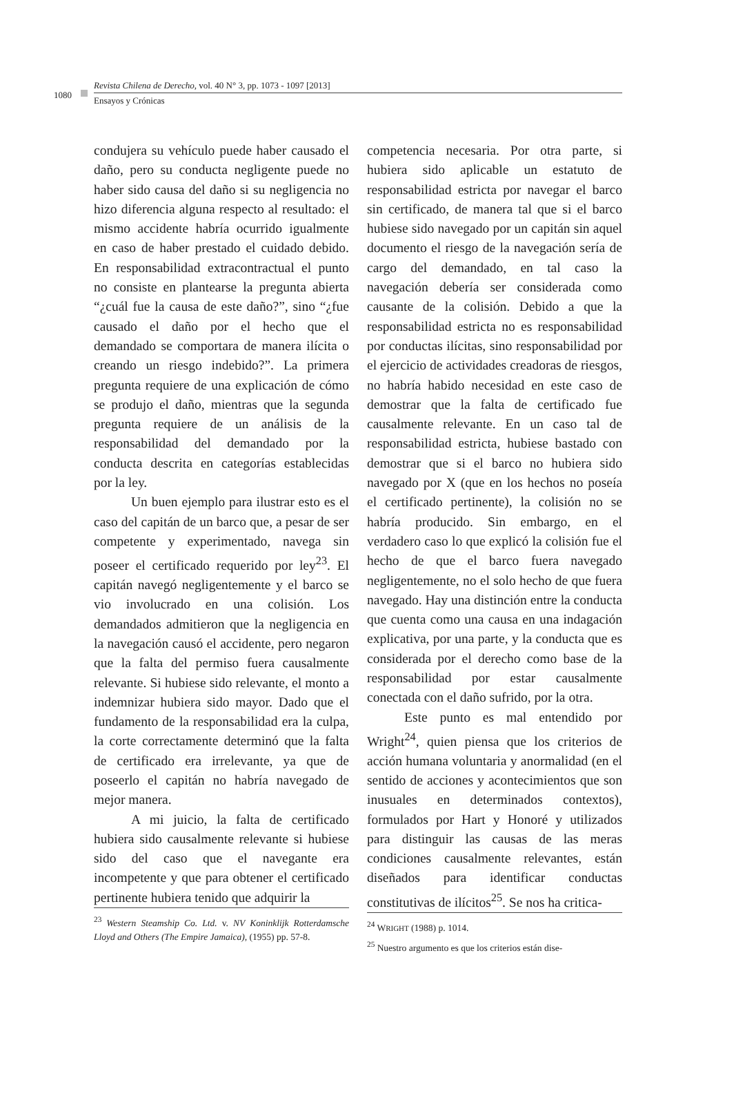1080
Revista Chilena de Derecho, vol. 40 N° 3, pp. 1073 - 1097 [2013]
Ensayos y Crónicas
condujera su vehículo puede haber causado el daño, pero su conducta negligente puede no haber sido causa del daño si su negligencia no hizo diferencia alguna respecto al resultado: el mismo accidente habría ocurrido igualmente en caso de haber prestado el cuidado debido. En responsabilidad extracontractual el punto no consiste en plantearse la pregunta abierta “¿cuál fue la causa de este daño?”, sino “¿fue causado el daño por el hecho que el demandado se comportara de manera ilícita o creando un riesgo indebido?”. La primera pregunta requiere de una explicación de cómo se produjo el daño, mientras que la segunda pregunta requiere de un análisis de la responsabilidad del demandado por la conducta descrita en categorías establecidas por la ley.
Un buen ejemplo para ilustrar esto es el caso del capitán de un barco que, a pesar de ser competente y experimentado, navega sin poseer el certificado requerido por ley<sup>23</sup>. El capitán navegó negligentemente y el barco se vio involucrado en una colisión. Los demandados admitieron que la negligencia en la navegación causó el accidente, pero negaron que la falta del permiso fuera causalmente relevante. Si hubiese sido relevante, el monto a indemnizar hubiera sido mayor. Dado que el fundamento de la responsabilidad era la culpa, la corte correctamente determinó que la falta de certificado era irrelevante, ya que de poseerlo el capitán no habría navegado de mejor manera.
A mi juicio, la falta de certificado hubiera sido causalmente relevante si hubiese sido del caso que el navegante era incompetente y que para obtener el certificado pertinente hubiera tenido que adquirir la
<sup>23</sup> Western Steamship Co. Ltd. v. NV Koninklijk Rotterdamsche Lloyd and Others (The Empire Jamaica), (1955) pp. 57-8.
competencia necesaria. Por otra parte, si hubiera sido aplicable un estatuto de responsabilidad estricta por navegar el barco sin certificado, de manera tal que si el barco hubiese sido navegado por un capitán sin aquel documento el riesgo de la navegación sería de cargo del demandado, en tal caso la navegación debería ser considerada como causante de la colisión. Debido a que la responsabilidad estricta no es responsabilidad por conductas ilícitas, sino responsabilidad por el ejercicio de actividades creadoras de riesgos, no habría habido necesidad en este caso de demostrar que la falta de certificado fue causalmente relevante. En un caso tal de responsabilidad estricta, hubiese bastado con demostrar que si el barco no hubiera sido navegado por X (que en los hechos no poseía el certificado pertinente), la colisión no se habría producido. Sin embargo, en el verdadero caso lo que explicó la colisión fue el hecho de que el barco fuera navegado negligentemente, no el solo hecho de que fuera navegado. Hay una distinción entre la conducta que cuenta como una causa en una indagación explicativa, por una parte, y la conducta que es considerada por el derecho como base de la responsabilidad por estar causalmente conectada con el daño sufrido, por la otra.
Este punto es mal entendido por Wright<sup>24</sup>, quien piensa que los criterios de acción humana voluntaria y anormalidad (en el sentido de acciones y acontecimientos que son inusuales en determinados contextos), formulados por Hart y Honoré y utilizados para distinguir las causas de las meras condiciones causalmente relevantes, están diseñados para identificar conductas constitutivas de ilícitos<sup>25</sup>. Se nos ha critica-
<sup>24</sup> WRIGHT (1988) p. 1014.
<sup>25</sup> Nuestro argumento es que los criterios están dise-